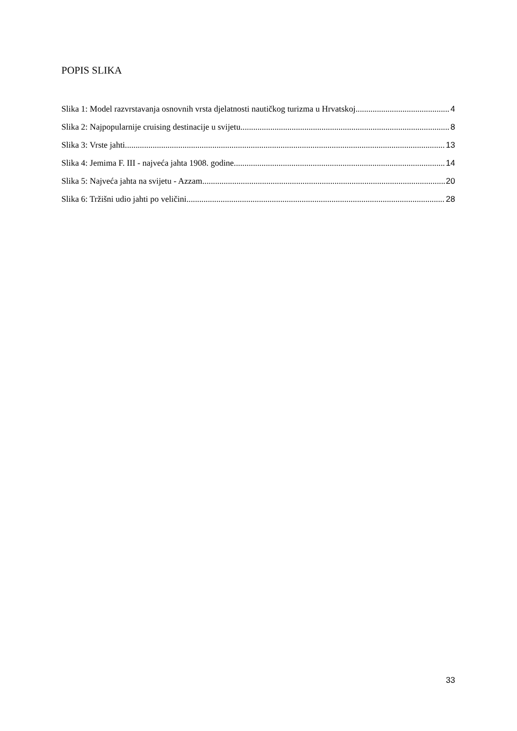POPIS SLIKA
Slika 1: Model razvrstavanja osnovnih vrsta djelatnosti nautičkog turizma u Hrvatskoj 4
Slika 2: Najpopularnije cruising destinacije u svijetu 8
Slika 3: Vrste jahti 13
Slika 4: Jemima F. III - najveća jahta 1908. godine 14
Slika 5: Najveća jahta na svijetu - Azzam 20
Slika 6: Tržišni udio jahti po veličini 28
33